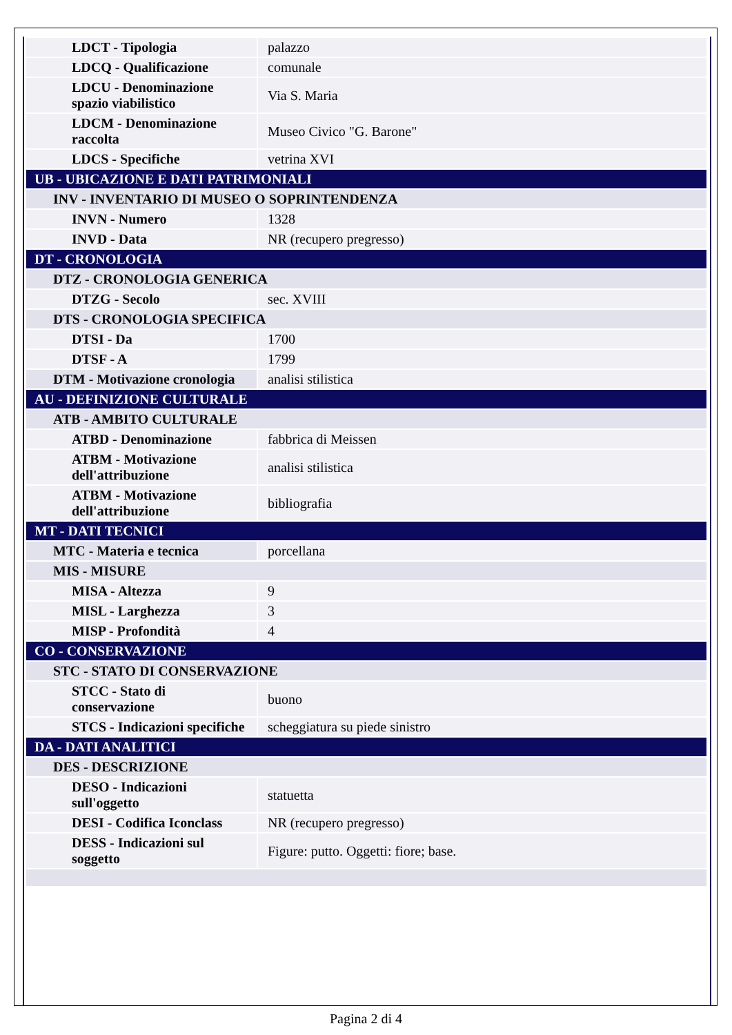| LDCT - Tipologia | palazzo |
| LDCQ - Qualificazione | comunale |
| LDCU - Denominazione spazio viabilistico | Via S. Maria |
| LDCM - Denominazione raccolta | Museo Civico "G. Barone" |
| LDCS - Specifiche | vetrina XVI |
| UB - UBICAZIONE E DATI PATRIMONIALI | |
| INV - INVENTARIO DI MUSEO O SOPRINTENDENZA | |
| INVN - Numero | 1328 |
| INVD - Data | NR (recupero pregresso) |
| DT - CRONOLOGIA | |
| DTZ - CRONOLOGIA GENERICA | |
| DTZG - Secolo | sec. XVIII |
| DTS - CRONOLOGIA SPECIFICA | |
| DTSI - Da | 1700 |
| DTSF - A | 1799 |
| DTM - Motivazione cronologia | analisi stilistica |
| AU - DEFINIZIONE CULTURALE | |
| ATB - AMBITO CULTURALE | |
| ATBD - Denominazione | fabbrica di Meissen |
| ATBM - Motivazione dell'attribuzione | analisi stilistica |
| ATBM - Motivazione dell'attribuzione | bibliografia |
| MT - DATI TECNICI | |
| MTC - Materia e tecnica | porcellana |
| MIS - MISURE | |
| MISA - Altezza | 9 |
| MISL - Larghezza | 3 |
| MISP - Profondità | 4 |
| CO - CONSERVAZIONE | |
| STC - STATO DI CONSERVAZIONE | |
| STCC - Stato di conservazione | buono |
| STCS - Indicazioni specifiche | scheggiatura su piede sinistro |
| DA - DATI ANALITICI | |
| DES - DESCRIZIONE | |
| DESO - Indicazioni sull'oggetto | statuetta |
| DESI - Codifica Iconclass | NR (recupero pregresso) |
| DESS - Indicazioni sul soggetto | Figure: putto. Oggetti: fiore; base. |
Pagina 2 di 4